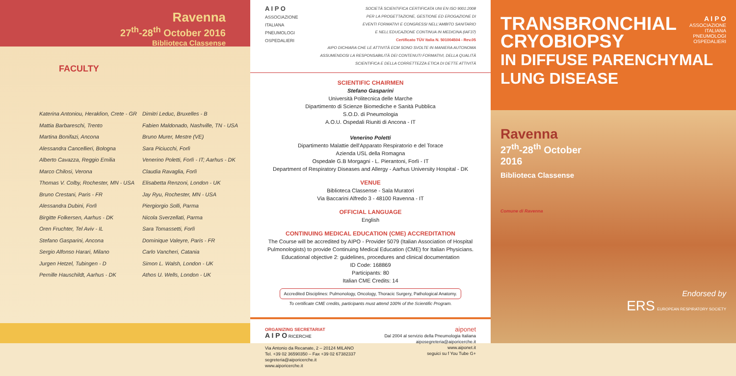Ravenna
27<sup>th</sup>-28<sup>th</sup> October 2016
Biblioteca Classense
FACULTY
Katerina Antoniou, Heraklion, Crete - GR
Mattia Barbareschi, Trento
Martina Bonifazi, Ancona
Alessandra Cancellieri, Bologna
Alberto Cavazza, Reggio Emilia
Marco Chilosi, Verona
Thomas V. Colby, Rochester, MN - USA
Bruno Crestani, Paris - FR
Alessandra Dubini, Forlì
Birgitte Folkersen, Aarhus - DK
Oren Fruchter, Tel Aviv - IL
Stefano Gasparini, Ancona
Sergio Alfonso Harari, Milano
Jurgen Hetzel, Tubingen - D
Pernille Hauschildt, Aarhus - DK
Dimitri Leduc, Bruxelles - B
Fabien Maldonado, Nashville, TN - USA
Bruno Murer, Mestre (VE)
Sara Piciucchi, Forlì
Venerino Poletti, Forlì - IT; Aarhus - DK
Claudia Ravaglia, Forlì
Elisabetta Renzoni, London - UK
Jay Ryu, Rochester, MN - USA
Piergiorgio Solli, Parma
Nicola Sverzellati, Parma
Sara Tomassetti, Forlì
Dominique Valeyre, Paris - FR
Carlo Vancheri, Catania
Simon L. Walsh, London - UK
Athos U. Wells, London - UK
A I P O
ASSOCIAZIONE
ITALIANA
PNEUMOLOGI
OSPEDALIERI
SOCIETÀ SCIENTIFICA CERTIFICATA UNI EN ISO 9001:2008
PER LA PROGETTAZIONE, GESTIONE ED EROGAZIONE DI
EVENTI FORMATIVI E CONGRESSI NELL'AMBITO SANITARIO
E NELL'EDUCAZIONE CONTINUA IN MEDICINA (IAF37)
Certificato TÜV Italia N. 501004504 - Rev.05
AIPO DICHIARA CHE LE ATTIVITÀ ECM SONO SVOLTE IN MANIERA AUTONOMA ASSUMENDOSI LA RESPONSABILITÀ DEI CONTENUTI FORMATIVI, DELLA QUALITÀ SCIENTIFICA E DELLA CORRETTEZZA ETICA DI DETTE ATTIVITÀ
SCIENTIFIC CHAIRMEN
Stefano Gasparini
Università Politecnica delle Marche
Dipartimento di Scienze Biomediche e Sanità Pubblica
S.O.D. di Pneumologia
A.O.U. Ospedali Riuniti di Ancona - IT
Venerino Poletti
Dipartimento Malattie dell'Apparato Respiratorio e del Torace
Azienda USL della Romagna
Ospedale G.B Morgagni - L. Pierantoni, Forlì - IT
Department of Respiratory Diseases and Allergy - Aarhus University Hospital - DK
VENUE
Biblioteca Classense - Sala Muratori
Via Baccarini Alfredo 3 - 48100 Ravenna - IT
OFFICIAL LANGUAGE
English
CONTINUING MEDICAL EDUCATION (CME) ACCREDITATION
The Course will be accredited by AIPO - Provider 5079 (Italian Association of Hospital Pulmonologists) to provide Continuing Medical Education (CME) for Italian Physicians.
Educational objective 2: guidelines, procedures and clinical documentation
ID Code: 168869
Participants: 80
Italian CME Credits: 14
Accredited Disciplines: Pulmonology, Oncology, Thoracic Surgery, Pathological Anatomy.
To certificate CME credits, participants must attend 100% of the Scientific Program.
ORGANIZING SECRETARIAT
A I P O RICERCHE
Via Antonio da Recanate, 2 – 20124 MILANO
Tel. +39 02 36590350 – Fax +39 02 67382337
segreteria@aiporicerche.it
www.aiporicerche.it
aiponet
Dal 2004 al servizio della Pneumologia Italiana
aiposegreteria@aiporicerche.it
www.aiponet.it
seguici su f You Tube G+
TRANSBRONCHIAL
CRYOBIOPSY
IN DIFFUSE PARENCHYMAL
LUNG DISEASE
A I P O
ASSOCIAZIONE
ITALIANA
PNEUMOLOGI
OSPEDALIERI
Ravenna
27<sup>th</sup>-28<sup>th</sup> October
2016
Biblioteca Classense
Comune di Ravenna
Endorsed by
ERS EUROPEAN RESPIRATORY SOCIETY